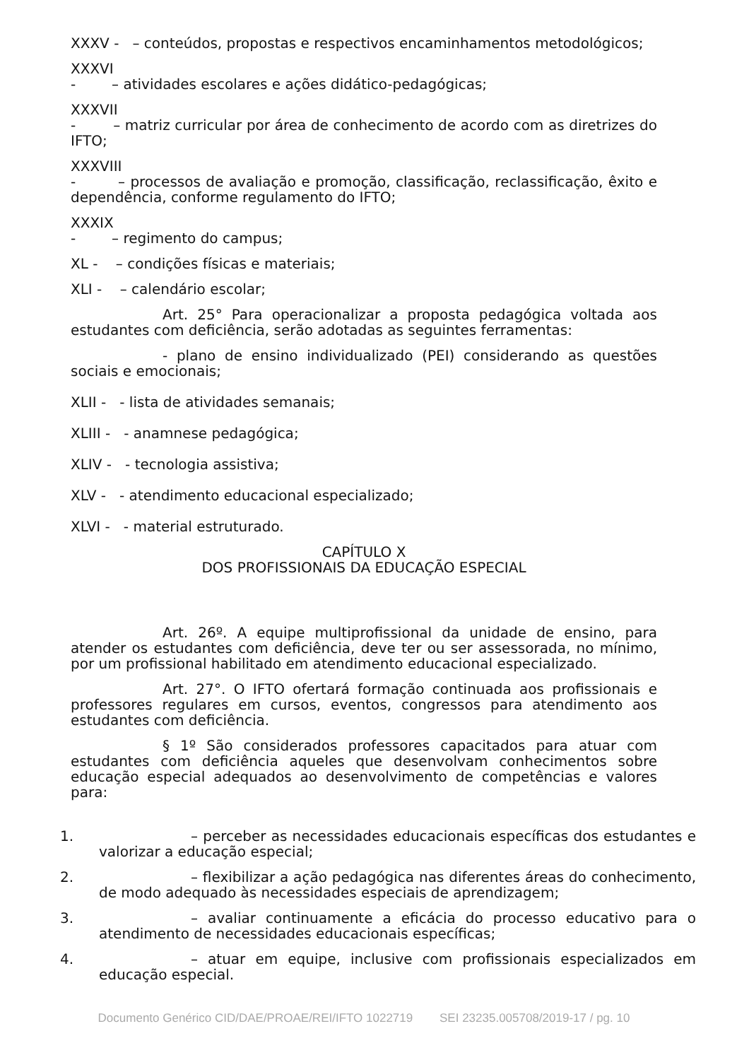XXXV - – conteúdos, propostas e respectivos encaminhamentos metodológicos;
XXXVI
- – atividades escolares e ações didático-pedagógicas;
XXXVII
- – matriz curricular por área de conhecimento de acordo com as diretrizes do IFTO;
XXXVIII
- – processos de avaliação e promoção, classificação, reclassificação, êxito e dependência, conforme regulamento do IFTO;
XXXIX
- – regimento do campus;
XL - – condições físicas e materiais;
XLI - – calendário escolar;
Art. 25° Para operacionalizar a proposta pedagógica voltada aos estudantes com deficiência, serão adotadas as seguintes ferramentas:
- plano de ensino individualizado (PEI) considerando as questões sociais e emocionais;
XLII - - lista de atividades semanais;
XLIII - - anamnese pedagógica;
XLIV - - tecnologia assistiva;
XLV - - atendimento educacional especializado;
XLVI - - material estruturado.
CAPÍTULO X
DOS PROFISSIONAIS DA EDUCAÇÃO ESPECIAL
Art. 26º. A equipe multiprofissional da unidade de ensino, para atender os estudantes com deficiência, deve ter ou ser assessorada, no mínimo, por um profissional habilitado em atendimento educacional especializado.
Art. 27°. O IFTO ofertará formação continuada aos profissionais e professores regulares em cursos, eventos, congressos para atendimento aos estudantes com deficiência.
§ 1º São considerados professores capacitados para atuar com estudantes com deficiência aqueles que desenvolvam conhecimentos sobre educação especial adequados ao desenvolvimento de competências e valores para:
1. – perceber as necessidades educacionais específicas dos estudantes e valorizar a educação especial;
2. – flexibilizar a ação pedagógica nas diferentes áreas do conhecimento, de modo adequado às necessidades especiais de aprendizagem;
3. – avaliar continuamente a eficácia do processo educativo para o atendimento de necessidades educacionais específicas;
4. – atuar em equipe, inclusive com profissionais especializados em educação especial.
Documento Genérico CID/DAE/PROAE/REI/IFTO 1022719 SEI 23235.005708/2019-17 / pg. 10